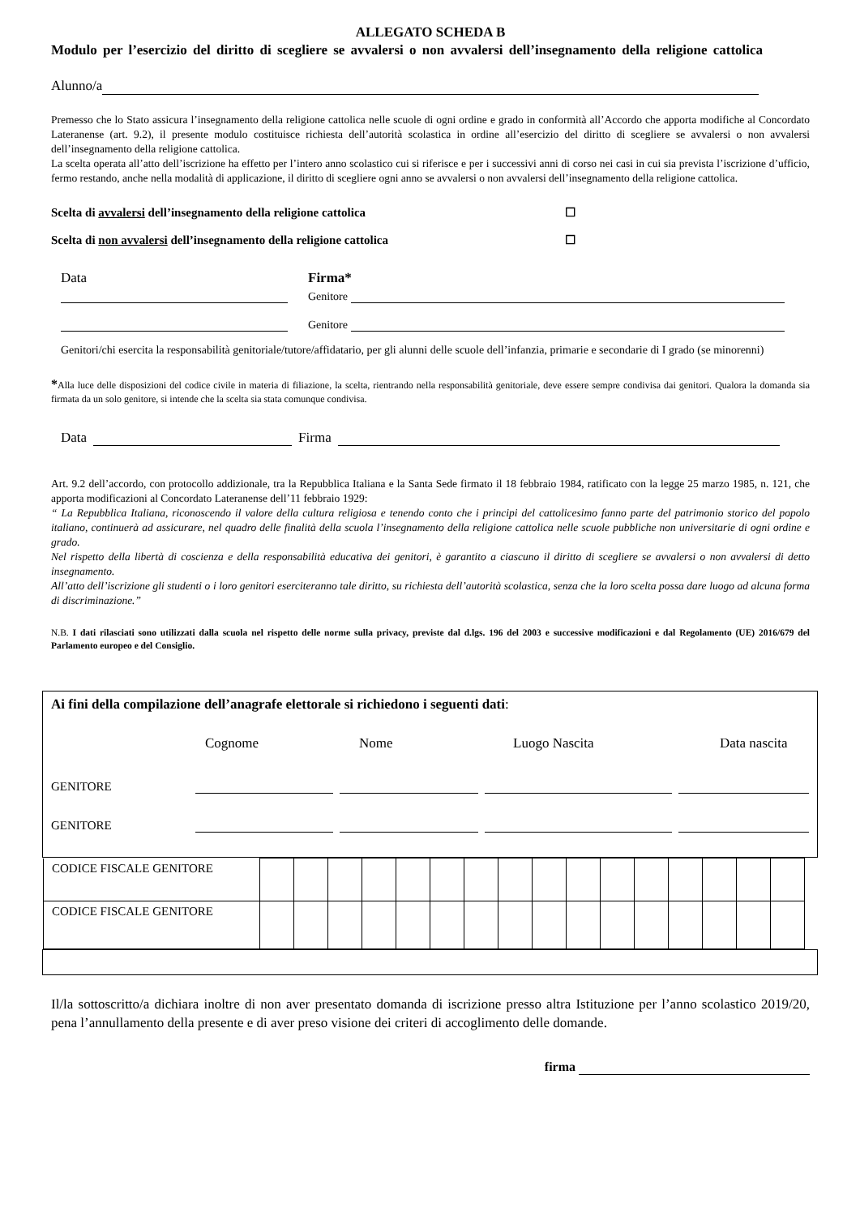ALLEGATO SCHEDA B
Modulo per l’esercizio del diritto di scegliere se avvalersi o non avvalersi dell’insegnamento della religione cattolica
Alunno/a
Premesso che lo Stato assicura l’insegnamento della religione cattolica nelle scuole di ogni ordine e grado in conformità all’Accordo che apporta modifiche al Concordato Lateranense (art. 9.2), il presente modulo costituisce richiesta dell’autorità scolastica in ordine all’esercizio del diritto di scegliere se avvalersi o non avvalersi dell’insegnamento della religione cattolica.
La scelta operata all’atto dell’iscrizione ha effetto per l’intero anno scolastico cui si riferisce e per i successivi anni di corso nei casi in cui sia prevista l’iscrizione d’ufficio, fermo restando, anche nella modalità di applicazione, il diritto di scegliere ogni anno se avvalersi o non avvalersi dell’insegnamento della religione cattolica.
Scelta di avvalersi dell’insegnamento della religione cattolica ☐
Scelta di non avvalersi dell’insegnamento della religione cattolica ☐
Data Firma*
Genitore
Genitore
Genitori/chi esercita la responsabilità genitoriale/tutore/affidatario, per gli alunni delle scuole dell’infanzia, primarie e secondarie di I grado (se minorenni)
*Alla luce delle disposizioni del codice civile in materia di filiazione, la scelta, rientrando nella responsabilità genitoriale, deve essere sempre condivisa dai genitori. Qualora la domanda sia firmata da un solo genitore, si intende che la scelta sia stata comunque condivisa.
Data Firma
Art. 9.2 dell’accordo, con protocollo addizionale, tra la Repubblica Italiana e la Santa Sede firmato il 18 febbraio 1984, ratificato con la legge 25 marzo 1985, n. 121, che apporta modificazioni al Concordato Lateranense dell’11 febbraio 1929:
“ La Repubblica Italiana, riconoscendo il valore della cultura religiosa e tenendo conto che i principi del cattolicesimo fanno parte del patrimonio storico del popolo italiano, continuerà ad assicurare, nel quadro delle finalità della scuola l’insegnamento della religione cattolica nelle scuole pubbliche non universitarie di ogni ordine e grado.
Nel rispetto della libertà di coscienza e della responsabilità educativa dei genitori, è garantito a ciascuno il diritto di scegliere se avvalersi o non avvalersi di detto insegnamento.
All’atto dell’iscrizione gli studenti o i loro genitori eserciteranno tale diritto, su richiesta dell’autorità scolastica, senza che la loro scelta possa dare luogo ad alcuna forma di discriminazione.”
N.B. I dati rilasciati sono utilizzati dalla scuola nel rispetto delle norme sulla privacy, previste dal d.lgs. 196 del 2003 e successive modificazioni e dal Regolamento (UE) 2016/679 del Parlamento europeo e del Consiglio.
Ai fini della compilazione dell’anagrafe elettorale si richiedono i seguenti dati:
Cognome Nome Luogo Nascita Data nascita
GENITORE
GENITORE
| CODICE FISCALE GENITORE | | | | | | | | | | | | | | | | |
| CODICE FISCALE GENITORE | | | | | | | | | | | | | | | | |
Il/la sottoscritto/a dichiara inoltre di non aver presentato domanda di iscrizione presso altra Istituzione per l’anno scolastico 2019/20, pena l’annullamento della presente e di aver preso visione dei criteri di accoglimento delle domande.
firma